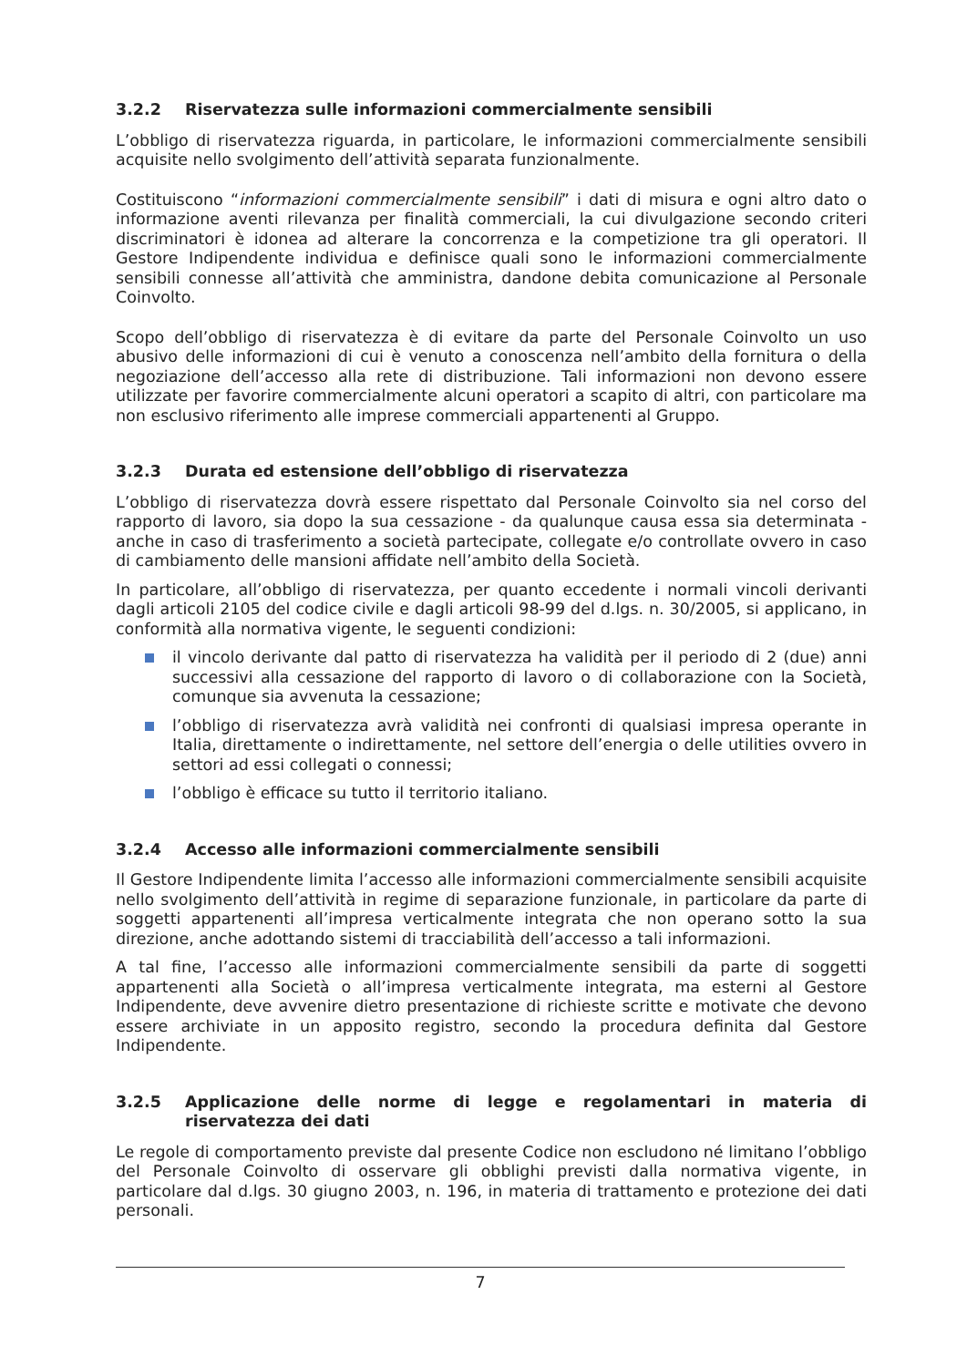3.2.2 Riservatezza sulle informazioni commercialmente sensibili
L’obbligo di riservatezza riguarda, in particolare, le informazioni commercialmente sensibili acquisite nello svolgimento dell’attività separata funzionalmente.
Costituiscono “informazioni commercialmente sensibili” i dati di misura e ogni altro dato o informazione aventi rilevanza per finalità commerciali, la cui divulgazione secondo criteri discriminatori è idonea ad alterare la concorrenza e la competizione tra gli operatori. Il Gestore Indipendente individua e definisce quali sono le informazioni commercialmente sensibili connesse all’attività che amministra, dandone debita comunicazione al Personale Coinvolto.
Scopo dell’obbligo di riservatezza è di evitare da parte del Personale Coinvolto un uso abusivo delle informazioni di cui è venuto a conoscenza nell’ambito della fornitura o della negoziazione dell’accesso alla rete di distribuzione. Tali informazioni non devono essere utilizzate per favorire commercialmente alcuni operatori a scapito di altri, con particolare ma non esclusivo riferimento alle imprese commerciali appartenenti al Gruppo.
3.2.3 Durata ed estensione dell’obbligo di riservatezza
L’obbligo di riservatezza dovrà essere rispettato dal Personale Coinvolto sia nel corso del rapporto di lavoro, sia dopo la sua cessazione - da qualunque causa essa sia determinata - anche in caso di trasferimento a società partecipate, collegate e/o controllate ovvero in caso di cambiamento delle mansioni affidate nell’ambito della Società.
In particolare, all’obbligo di riservatezza, per quanto eccedente i normali vincoli derivanti dagli articoli 2105 del codice civile e dagli articoli 98-99 del d.lgs. n. 30/2005, si applicano, in conformità alla normativa vigente, le seguenti condizioni:
il vincolo derivante dal patto di riservatezza ha validità per il periodo di 2 (due) anni successivi alla cessazione del rapporto di lavoro o di collaborazione con la Società, comunque sia avvenuta la cessazione;
l’obbligo di riservatezza avrà validità nei confronti di qualsiasi impresa operante in Italia, direttamente o indirettamente, nel settore dell’energia o delle utilities ovvero in settori ad essi collegati o connessi;
l’obbligo è efficace su tutto il territorio italiano.
3.2.4 Accesso alle informazioni commercialmente sensibili
Il Gestore Indipendente limita l’accesso alle informazioni commercialmente sensibili acquisite nello svolgimento dell’attività in regime di separazione funzionale, in particolare da parte di soggetti appartenenti all’impresa verticalmente integrata che non operano sotto la sua direzione, anche adottando sistemi di tracciabilità dell’accesso a tali informazioni.
A tal fine, l’accesso alle informazioni commercialmente sensibili da parte di soggetti appartenenti alla Società o all’impresa verticalmente integrata, ma esterni al Gestore Indipendente, deve avvenire dietro presentazione di richieste scritte e motivate che devono essere archiviate in un apposito registro, secondo la procedura definita dal Gestore Indipendente.
3.2.5 Applicazione delle norme di legge e regolamentari in materia di riservatezza dei dati
Le regole di comportamento previste dal presente Codice non escludono né limitano l’obbligo del Personale Coinvolto di osservare gli obblighi previsti dalla normativa vigente, in particolare dal d.lgs. 30 giugno 2003, n. 196, in materia di trattamento e protezione dei dati personali.
7